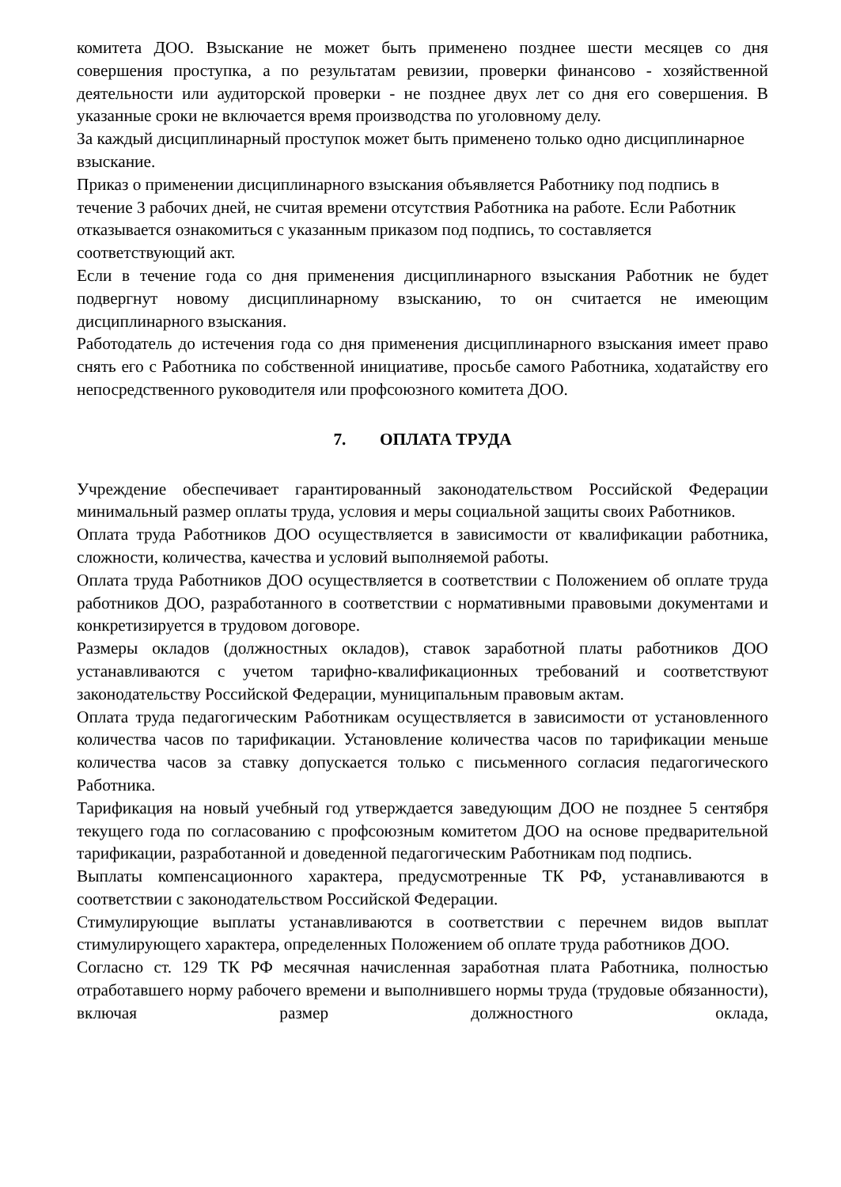комитета ДОО. Взыскание не может быть применено позднее шести месяцев со дня совершения проступка, а по результатам ревизии, проверки финансово - хозяйственной деятельности или аудиторской проверки - не позднее двух лет со дня его совершения. В указанные сроки не включается время производства по уголовному делу.
За каждый дисциплинарный проступок может быть применено только одно дисциплинарное взыскание.
Приказ о применении дисциплинарного взыскания объявляется Работнику под подпись в течение 3 рабочих дней, не считая времени отсутствия Работника на работе. Если Работник отказывается ознакомиться с указанным приказом под подпись, то составляется соответствующий акт.
Если в течение года со дня применения дисциплинарного взыскания Работник не будет подвергнут новому дисциплинарному взысканию, то он считается не имеющим дисциплинарного взыскания.
Работодатель до истечения года со дня применения дисциплинарного взыскания имеет право снять его с Работника по собственной инициативе, просьбе самого Работника, ходатайству его непосредственного руководителя или профсоюзного комитета ДОО.
7. ОПЛАТА ТРУДА
Учреждение обеспечивает гарантированный законодательством Российской Федерации минимальный размер оплаты труда, условия и меры социальной защиты своих Работников.
Оплата труда Работников ДОО осуществляется в зависимости от квалификации работника, сложности, количества, качества и условий выполняемой работы.
Оплата труда Работников ДОО осуществляется в соответствии с Положением об оплате труда работников ДОО, разработанного в соответствии с нормативными правовыми документами и конкретизируется в трудовом договоре.
Размеры окладов (должностных окладов), ставок заработной платы работников ДОО устанавливаются с учетом тарифно-квалификационных требований и соответствуют законодательству Российской Федерации, муниципальным правовым актам.
Оплата труда педагогическим Работникам осуществляется в зависимости от установленного количества часов по тарификации. Установление количества часов по тарификации меньше количества часов за ставку допускается только с письменного согласия педагогического Работника.
Тарификация на новый учебный год утверждается заведующим ДОО не позднее 5 сентября текущего года по согласованию с профсоюзным комитетом ДОО на основе предварительной тарификации, разработанной и доведенной педагогическим Работникам под подпись.
Выплаты компенсационного характера, предусмотренные ТК РФ, устанавливаются в соответствии с законодательством Российской Федерации.
Стимулирующие выплаты устанавливаются в соответствии с перечнем видов выплат стимулирующего характера, определенных Положением об оплате труда работников ДОО.
Согласно ст. 129 ТК РФ месячная начисленная заработная плата Работника, полностью отработавшего норму рабочего времени и выполнившего нормы труда (трудовые обязанности), включая размер должностного оклада,